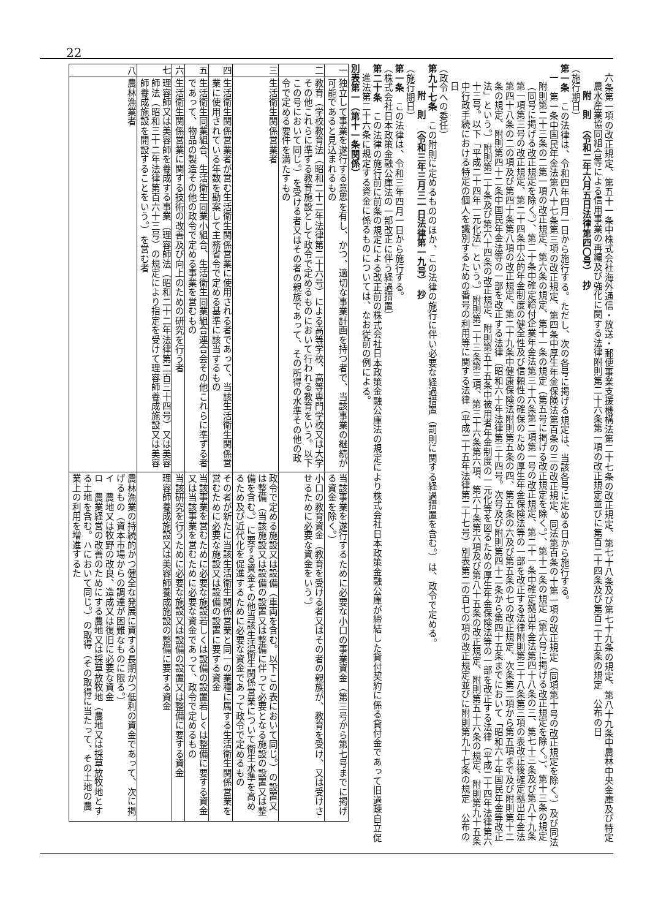22
六条第一項の改正規定、第五十一条中株式会社海外通信・放送・郵便事業支援機構法第二十七条の改正規定、第七十八条及び第七十九条の規定、第八十九条中農林中央金庫及び特定農水産業協同組合等による信用事業の再編及び強化に関する法律附則第二十六条第一項の改正規定並びに第百二十四条及び第百二十五条の規定　公布の日
附　則　（令和二年六月五日法律第四〇号）　抄
（施行期日）
第一条　この法律は、令和四年四月一日から施行する。ただし、次の各号に掲げる規定は、当該各号に定める日から施行する。
一　第一条中国民年金法第八十七条第三項の改正規定、第四条中厚生年金保険法第百条の三の改正規定、同法第百条の十第一項の改正規定（同項第十号の改正規定を除く。）及び同法附則第二十三条の二第一項の改正規定、第六条の規定、第十一条の規定（第五号に掲げる改正規定を除く。）、第十二条の規定（第六号に掲げる改正規定を除く。）、第十三条の規定（同号に掲げる改正規定を除く。）、第二十条中確定給付企業年金法第三十六条第二項第一号の改正規定、第二十一条中確定拠出年金法第四十八条の三、第七十三条及び第八十九条第一項第三号の改正規定、第二十四条中公的年金制度の健全性及び信頼性の確保のための厚生年金保険法等の一部を改正する法律附則第三十八条第三項の表改正後確定拠出年金法第四十八条の二の項及び第四十条第八項の改正規定、第二十九条中健康保険法附則第五条の四、第五条の六及び第五条の七の改正規定、次条第二項から第五項まで及び附則第十二条の規定、附則第四十二条中国民年金法等の一部を改正する法律（昭和六十年法律第三十四号。次号及び附則第四十二条から第四十五条までにおいて「昭和六十年国民年金等改正法」という。）附則第二十条及び第六十四条の改正規定、附則第五十五条中被用者年金制度の一元化等を図るための厚生年金保険法等の一部を改正する法律（平成二十四年法律第六十三号。以下「平成二十四年一元化法」という。）附則第二十三条第三項、第三十六条第六項、第六十条第六項及び第八十五条の改正規定、附則第五十六条の規定、附則第九十五条中行政手続における特定の個人を識別するための番号の利用等に関する法律（平成二十五年法律第二十七号）別表第二の百七の項の改正規定並びに附則第九十七条の規定　公布の日
（政令への委任）
第九十七条　この附則に定めるもののほか、この法律の施行に伴い必要な経過措置（罰則に関する経過措置を含む。）は、政令で定める。
附　則　（令和三年三月三一日法律第一九号）　抄
（施行期日）
第一条　この法律は、令和三年四月一日から施行する。
（株式会社日本政策金融公庫法の一部改正に伴う経過措置）
第二十条　この法律の施行前に前条の規定による改正前の株式会社日本政策金融公庫法の規定により株式会社日本政策金融公庫が締結した貸付契約に係る貸付金であって旧過疎自立促進法第二十六条に規定する資金に係るものについては、なお従前の例による。
別表第一（第十一条関係）
| 一 | 独立して事業を遂行する意思を有し、かつ、適切な事業計画を持つ者で、当該事業の継続が可能であると見込まれるもの | 当該事業を遂行するために必要な小口の事業資金（第三号から第七号までに掲げる資金を除く。） |
| 二 | 教育（学校教育法（昭和二十二年法律第二十六号）による高等学校、高等専門学校又は大学その他これらに準ずる教育施設として政令で定めるものにおいて行われる教育をいう。以下この号において同じ。）を受ける者又はその者の親族であって、その所得の水準その他の政令で定める要件を満たすもの | 小口の教育資金（教育を受ける者又はその者の親族が、教育を受け、又は受けさせるために必要な資金をいう。） |
| 三 | 生活衛生関係営業者 | 政令で定める施設又は設備（車両を含む。以下この表において同じ。）の設置又は整備（当該施設又は設備の設置又は整備に伴って必要となる施設の設置又は整備を含む。）に要する資金その他当該生活衛生関係営業について衛生水準を高めるため及び近代化を促進するために必要な資金であって政令で定めるもの |
| 四 | 生活衛生関係営業者が営む生活衛生関係営業に使用される者であって、当該生活衛生関係営業に使用されている年数を勘案して主務省令で定める基準に該当するもの | その者が新たに当該生活衛生関係営業と同一の業種に属する生活衛生関係営業を営むために必要な施設又は設備の設置に要する資金 |
| 五 | 生活衛生同業組合、生活衛生同業小組合、生活衛生同業組合連合会その他これらに準ずる者であって、物品の製造その他の政令で定める事業を営むもの | 当該事業を営むために必要な施設若しくは設備の設置若しくは整備に要する資金又は当該事業を営むために必要な資金であって、政令で定めるもの |
| 六 | 生活衛生関係営業に関する技術の改善及び向上のための研究を行う者 | 当該研究を行うために必要な施設又は設備の設置又は整備に要する資金 |
| 七 | 理容師又は美容師を養成する事業（理容師法（昭和二十二年法律第二百三十四号）又は美容師法（昭和三十二年法律第百六十三号）の規定により指定を受けて理容師養成施設又は美容師養成施設を開設することをいう。）を営む者 | 理容師養成施設又は美容師養成施設の整備に要する資金 |
| 八 | 農林漁業者 | 農林漁業の持続的かつ健全な発展に資する長期かつ低利の資金であって、次に掲げるもの（資本市場からの調達が困難なものに限る。） イ 農地又は牧野の改良、造成又は復旧に必要な資金 ロ 農業経営の改善のためにする農地又は採草放牧地（農地又は採草放牧地とする土地を含む。ハにおいて同じ。）の取得（その取得に当たって、その土地の農業上の利用を増進するた |